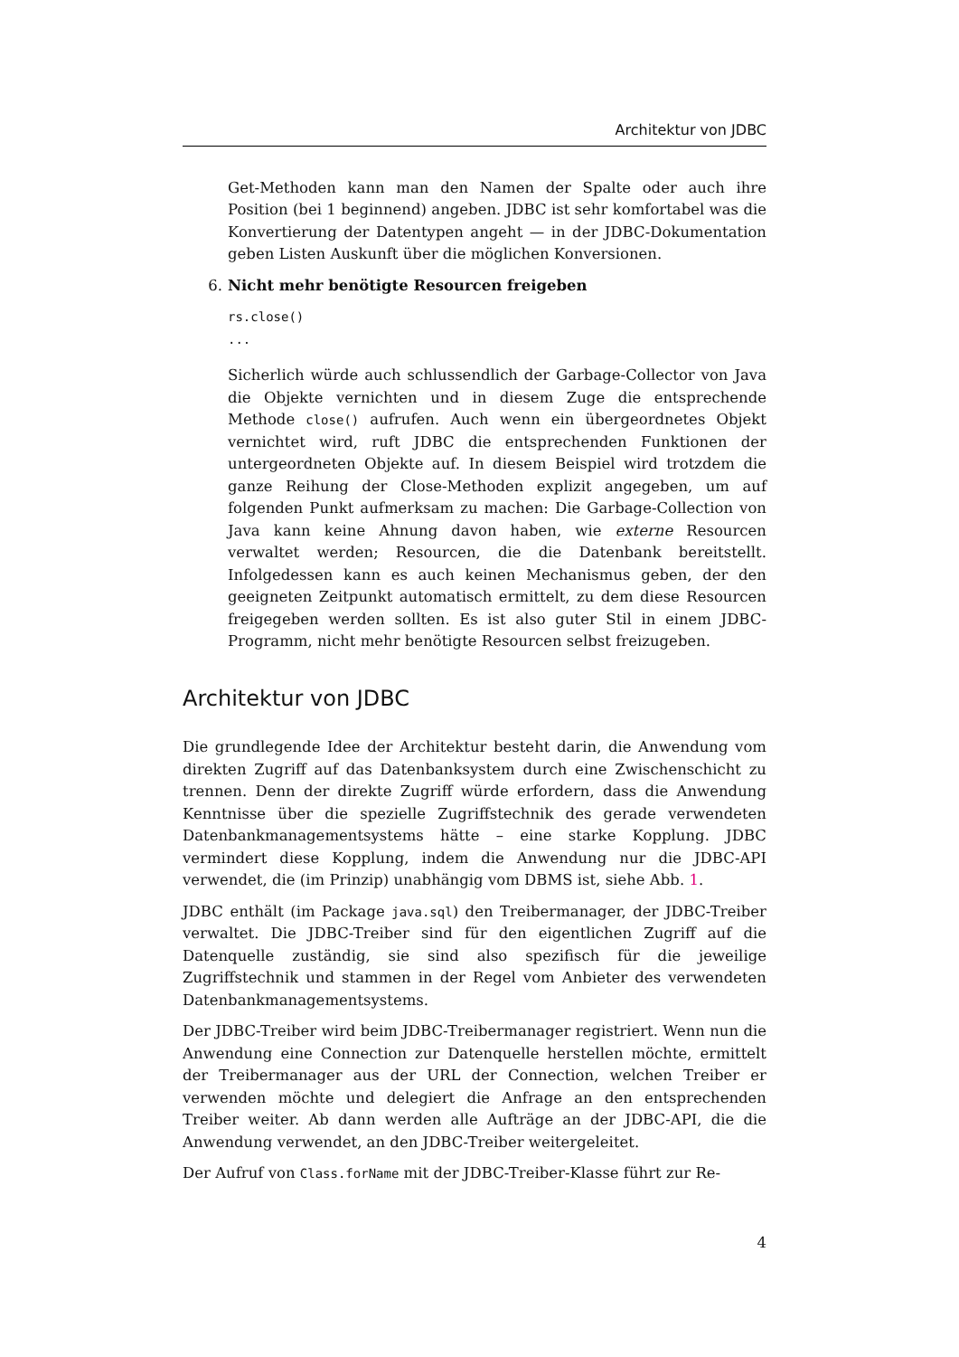Architektur von JDBC
Get-Methoden kann man den Namen der Spalte oder auch ihre Position (bei 1 beginnend) angeben. JDBC ist sehr komfortabel was die Konvertierung der Datentypen angeht — in der JDBC-Dokumentation geben Listen Auskunft über die möglichen Konversionen.
6. Nicht mehr benötigte Resourcen freigeben
rs.close()
...
Sicherlich würde auch schlussendlich der Garbage-Collector von Java die Objekte vernichten und in diesem Zuge die entsprechende Methode close() aufrufen. Auch wenn ein übergeordnetes Objekt vernichtet wird, ruft JDBC die entsprechenden Funktionen der untergeordneten Objekte auf. In diesem Beispiel wird trotzdem die ganze Reihung der Close-Methoden explizit angegeben, um auf folgenden Punkt aufmerksam zu machen: Die Garbage-Collection von Java kann keine Ahnung davon haben, wie externe Resourcen verwaltet werden; Resourcen, die die Datenbank bereitstellt. Infolgedessen kann es auch keinen Mechanismus geben, der den geeigneten Zeitpunkt automatisch ermittelt, zu dem diese Resourcen freigegeben werden sollten. Es ist also guter Stil in einem JDBC-Programm, nicht mehr benötigte Resourcen selbst freizugeben.
Architektur von JDBC
Die grundlegende Idee der Architektur besteht darin, die Anwendung vom direkten Zugriff auf das Datenbanksystem durch eine Zwischenschicht zu trennen. Denn der direkte Zugriff würde erfordern, dass die Anwendung Kenntnisse über die spezielle Zugriffstechnik des gerade verwendeten Datenbankmanagementsystems hätte – eine starke Kopplung. JDBC vermindert diese Kopplung, indem die Anwendung nur die JDBC-API verwendet, die (im Prinzip) unabhängig vom DBMS ist, siehe Abb. 1.
JDBC enthält (im Package java.sql) den Treibermanager, der JDBC-Treiber verwaltet. Die JDBC-Treiber sind für den eigentlichen Zugriff auf die Datenquelle zuständig, sie sind also spezifisch für die jeweilige Zugriffstechnik und stammen in der Regel vom Anbieter des verwendeten Datenbankmanagementsystems.
Der JDBC-Treiber wird beim JDBC-Treibermanager registriert. Wenn nun die Anwendung eine Connection zur Datenquelle herstellen möchte, ermittelt der Treibermanager aus der URL der Connection, welchen Treiber er verwenden möchte und delegiert die Anfrage an den entsprechenden Treiber weiter. Ab dann werden alle Aufträge an der JDBC-API, die die Anwendung verwendet, an den JDBC-Treiber weitergeleitet.
Der Aufruf von Class.forName mit der JDBC-Treiber-Klasse führt zur Re-
4